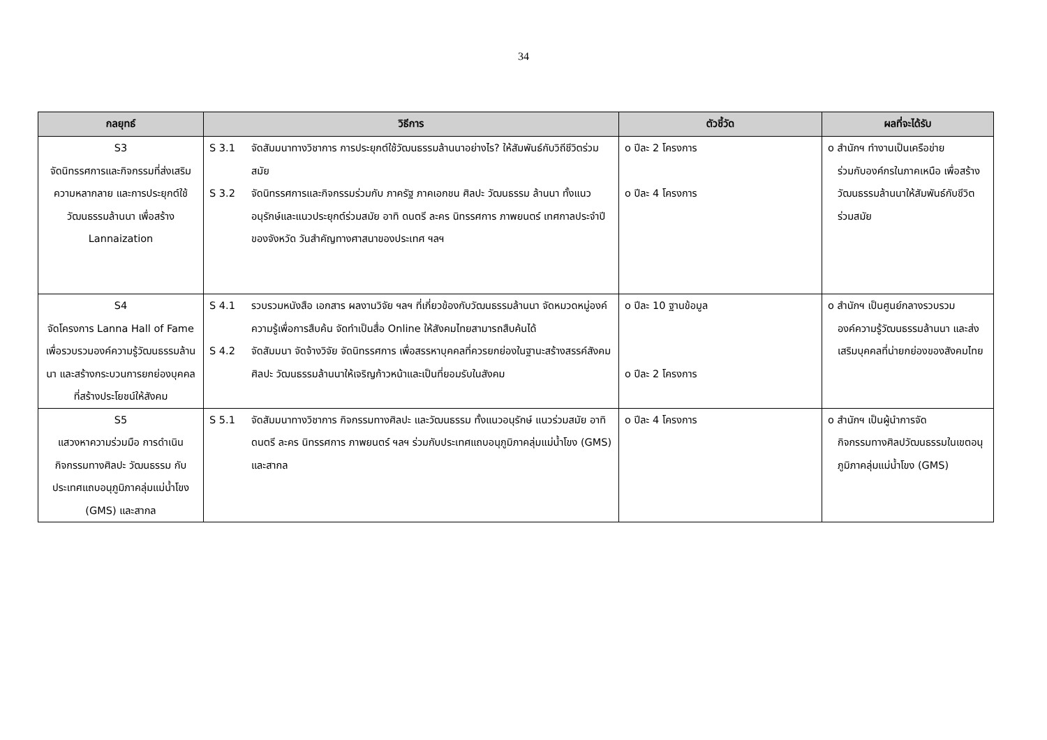34
| กลยุทธ์ | วิธีการ | ตัวชี้วัด | ผลที่จะได้รับ |
| --- | --- | --- | --- |
| S3 จัดนิทรรศการและกิจกรรมที่ส่งเสริมความหลากลาย และการประยุกต์ใช้วัฒนธรรมล้านนา เพื่อสร้าง Lannaization | S 3.1 จัดสัมมนาทางวิชาการ การประยุกต์ใช้วัฒนธรรมล้านนาอย่างไร? ให้สัมพันธ์กับวิถีชีวิตร่วมสมัย S 3.2 จัดนิทรรศการและกิจกรรมร่วมกับ ภาครัฐ ภาคเอกชน ศิลปะ วัฒนธรรม ล้านนา ทั้งแนวอนุรักษ์และแนวประยุกต์ร่วมสมัย อาทิ ดนตรี ละคร นิทรรศการ ภาพยนตร์ เทศกาลประจำปีของจังหวัด วันสำคัญทางศาสนาของประเทศ ฯลฯ | o ปีละ 2 โครงการ o ปีละ 4 โครงการ | o สำนักฯ ทำงานเป็นเครือข่าย ร่วมกับองค์กรในภาคเหนือ เพื่อสร้างวัฒนธรรมล้านนาให้สัมพันธ์กับชีวิตร่วมสมัย |
| S4 จัดโครงการ Lanna Hall of Fame เพื่อรวบรวมองค์ความรู้วัฒนธรรมล้านนา และสร้างกระบวนการยกย่องบุคคลที่สร้างประโยชน์ให้สังคม | S 4.1 รวบรวมหนังสือ เอกสาร ผลงานวิจัย ฯลฯ ที่เกี่ยวข้องกับวัฒนธรรมล้านนา จัดหมวดหมู่องค์ความรู้เพื่อการสืบค้น จัดทำเป็นสื่อ Online ให้สังคมไทยสามารถสืบค้นได้ S 4.2 จัดสัมมนา จัดจ้างวิจัย จัดนิทรรศการ เพื่อสรรหาบุคคลที่ควรยกย่องในฐานะสร้างสรรค์สังคม ศิลปะ วัฒนธรรมล้านนาให้เจริญก้าวหน้าและเป็นที่ยอมรับในสังคม | o ปีละ 10 ฐานข้อมูล o ปีละ 2 โครงการ | o สำนักฯ เป็นศูนย์กลางรวบรวม องค์ความรู้วัฒนธรรมล้านนา และส่งเสริมบุคคลที่น่ายกย่องของสังคมไทย |
| S5 แสวงหาความร่วมมือ การดำเนินกิจกรรมทางศิลปะ วัฒนธรรม กับประเทศแถบอนุภูมิภาคลุ่มแม่น้ำโขง (GMS) และสากล | S 5.1 จัดสัมมนาทางวิชาการ กิจกรรมทางศิลปะ และวัฒนธรรม ทั้งแนวอนุรักษ์ แนวร่วมสมัย อาทิ ดนตรี ละคร นิทรรศการ ภาพยนตร์ ฯลฯ ร่วมกับประเทศแถบอนุภูมิภาคลุ่มแม่น้ำโขง (GMS) และสากล | o ปีละ 4 โครงการ | o สำนักฯ เป็นผู้นำการจัด กิจกรรมทางศิลปวัฒนธรรมในเขตอนุภูมิภาคลุ่มแม่น้ำโขง (GMS) |